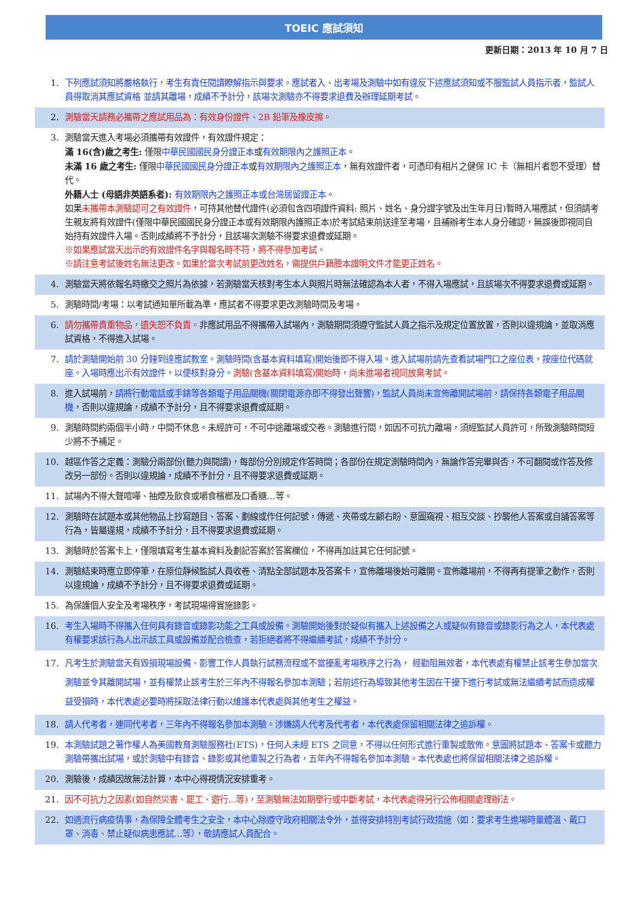TOEIC 應試須知
更新日期：2013 年 10 月 7 日
1. 下列應試須知將嚴格執行，考生有責任閱讀瞭解指示與要求。應試者入、出考場及測驗中如有違反下述應試須知或不服監試人員指示者，監試人員得取消其應試資格 並請其離場，成績不予計分，該場次測驗亦不得要求退費及辦理延期考試。
2. 測驗當天請務必攜帶之應試用品為：有效身份證件、2B 鉛筆及橡皮擦。
3. 測驗當天進入考場必須攜帶有效證件，有效證件規定：
滿 16(含)歲之考生: 僅限中華民國國民身分證正本或有效期限內之護照正本。
未滿 16 歲之考生: 僅限中華民國國民身分證正本或有效期限內之護照正本，無有效證件者，可憑印有相片之健保 IC 卡（無相片者恕不受理）替代。
外籍人士 (母語非英語系者): 有效期限內之護照正本或台灣居留證正本。
如果未攜帶本測驗認可之有效證件，可持其他替代證件(必須包含四項證件資料: 照片、姓名、身分證字號及出生年月日)暫時入場應試，但須請考生親友將有效證件(僅限中華民國國民身分證正本或有效期限內護照正本)於考試結束前送達至考場，且補辦考生本人身分確認，無誤後即視同自始持有效證件入場。否則成績將不予計分，且該場次測驗不得要求退費或延期。
※如果應試當天出示的有效證件名字與報名時不符，將不得參加考試。
※請注意考試後姓名無法更改。如果於當次考試前更改姓名，需提供戶籍謄本證明文件才能更正姓名。
4. 測驗當天將依報名時繳交之照片為依據，若測驗當天核對考生本人與照片時無法確認為本人者，不得入場應試，且該場次不得要求退費或延期。
5. 測驗時間/考場：以考試通知單所載為準，應試者不得要求更改測驗時間及考場。
6. 請勿攜帶貴重物品，遺失恕不負責。非應試用品不得攜帶入試場內，測驗期間須遵守監試人員之指示及規定位置放置，否則以違規論，並取消應試資格，不得進入試場。
7. 請於測驗開始前 30 分鐘到達應試教室。測驗時間(含基本資料填寫)開始後即不得入場。進入試場前請先查看試場門口之座位表，按座位代碼就座。入場時應出示有效證件，以便核對身分。測驗(含基本資料填寫)開始時，尚未進場者視同放棄考試。
8. 進入試場前，請將行動電話或手錶等各類電子用品關機(關閉電源亦即不得發出聲響)，監試人員尚未宣佈離開試場前，請保持各類電子用品關機，否則以違規論，成績不予計分，且不得要求退費或延期。
9. 測驗時間約兩個半小時，中間不休息。未經許可，不可中途離場或交卷。測驗進行間，如因不可抗力離場，須經監試人員許可，所致測驗時間短少將不予補足。
10. 越區作答之定義：測驗分兩部份(聽力與閱讀)，每部份分別規定作答時間；各部份在規定測驗時間內，無論作答完畢與否，不可翻閱或作答及修改另一部份。否則以違規論，成績不予計分，且不得要求退費或延期。
11. 試場內不得大聲喧嘩、抽煙及飲食或嚼食檳榔及口香糖…等。
12. 測驗時在試題本或其他物品上抄寫題目、答案、劃線或作任何記號，傳遞、夾帶或左顧右盼、意圖窺視、相互交談、抄襲他人答案或自誦答案等行為，皆屬違規，成績不予計分，且不得要求退費或延期。
13. 測驗時於答案卡上，僅限填寫考生基本資料及劃記答案於答案欄位，不得再加註其它任何記號。
14. 測驗結束時應立即停筆，在原位靜候監試人員收卷、清點全部試題本及答案卡，宣佈離場後始可離開。宣佈離場前，不得再有提筆之動作，否則以違規論，成績不予計分，且不得要求退費或延期。
15. 為保護個人安全及考場秩序，考試現場得實施錄影。
16. 考生入場時不得攜入任何具有錄音或錄影功能之工具或設備。測驗開始後對於疑似有攜入上述設備之人或疑似有錄音或錄影行為之人，本代表處有權要求該行為人出示該工具或設備並配合檢查，若拒絕者將不得繼續考試，成績不予計分。
17. 凡考生於測驗當天有毀損現場設備、影響工作人員執行試務流程或不當擾亂考場秩序之行為， 經勸阻無效者，本代表處有權禁止該考生參加當次測驗並令其離開試場，並有權禁止該考生於三年內不得報名參加本測驗；若前述行為導致其他考生因在干擾下進行考試或無法繼續考試而造成權益受損時，本代表處必要時將採取法律行動以維護本代表處與其他考生之權益。
18. 請人代考者，連同代考者，三年內不得報名參加本測驗。涉嫌請人代考及代考者，本代表處保留相關法律之追訴權。
19. 本測驗試題之著作權人為美國教育測驗服務社(ETS)，任何人未經 ETS 之同意，不得以任何形式進行重製或散佈。意圖將試題本、答案卡或聽力測驗帶攜出試場，或於測驗中有錄音、錄影或其他重製之行為者，五年內不得報名參加本測驗。本代表處也將保留相關法律之追訴權。
20. 測驗後，成績因故無法計算，本中心得視情況安排重考。
21. 因不可抗力之因素(如自然災害、罷工、遊行...等)，至測驗無法如期舉行或中斷考試，本代表處得另行公佈相關處理辦法。
22. 如遇流行病疫情事，為保障全體考生之安全，本中心除遵守政府相關法令外，並得安排特別考試行政措施（如：要求考生進場時量體溫、戴口罩、消毒、禁止疑似病患應試...等），敬請應試人員配合。